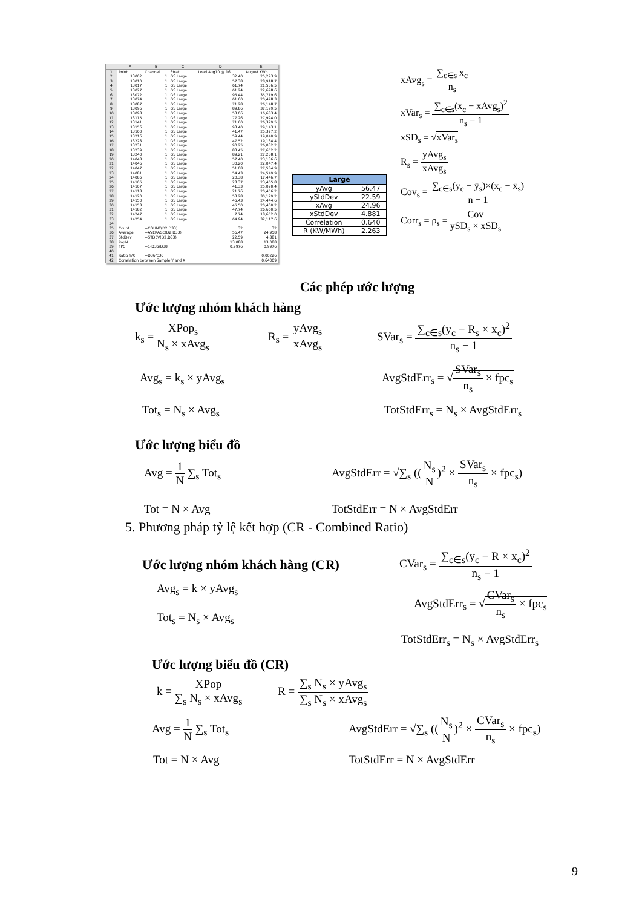| | A | B | C | D | E |
| --- | --- | --- | --- | --- | --- |
| 1 | Point | Channel | Strat | Load Aug10 @ 16 | August KWh |
| 2 | 13002 | 1 | GS Large | 32.40 | 25,293.9 |
| 3 | 13010 | 1 | GS Large | 57.38 | 28,918.7 |
| 4 | 13017 | 1 | GS Large | 61.74 | 21,536.5 |
| 5 | 13027 | 1 | GS Large | 61.24 | 22,698.6 |
| 6 | 13072 | 1 | GS Large | 95.44 | 35,719.6 |
| 7 | 13074 | 1 | GS Large | 61.60 | 20,478.3 |
| 8 | 13087 | 1 | GS Large | 71.28 | 26,148.7 |
| 9 | 13096 | 1 | GS Large | 89.86 | 37,199.5 |
| 10 | 13098 | 1 | GS Large | 53.06 | 16,683.4 |
| 11 | 13115 | 1 | GS Large | 77.26 | 27,924.0 |
| 12 | 13141 | 1 | GS Large | 71.60 | 26,329.5 |
| 13 | 13156 | 1 | GS Large | 93.40 | 29,143.1 |
| 14 | 13160 | 1 | GS Large | 41.47 | 25,377.2 |
| 15 | 13216 | 1 | GS Large | 59.44 | 19,040.9 |
| 16 | 13228 | 1 | GS Large | 47.52 | 19,134.4 |
| 17 | 13231 | 1 | GS Large | 90.25 | 26,032.2 |
| 18 | 13239 | 1 | GS Large | 83.45 | 27,652.2 |
| 19 | 13240 | 1 | GS Large | 89.21 | 27,238.1 |
| 20 | 14043 | 1 | GS Large | 57.40 | 23,136.6 |
| 21 | 14046 | 1 | GS Large | 30.20 | 22,047.4 |
| 22 | 14047 | 1 | GS Large | 51.08 | 27,584.9 |
| 23 | 14081 | 1 | GS Large | 54.43 | 24,549.9 |
| 24 | 14085 | 1 | GS Large | 20.38 | 17,446.7 |
| 25 | 14105 | 1 | GS Large | 28.37 | 23,465.8 |
| 26 | 14107 | 1 | GS Large | 41.33 | 25,020.4 |
| 27 | 14118 | 1 | GS Large | 21.76 | 20,456.2 |
| 28 | 14120 | 1 | GS Large | 53.28 | 30,129.2 |
| 29 | 14150 | 1 | GS Large | 45.43 | 24,444.6 |
| 30 | 14153 | 1 | GS Large | 45.50 | 20,400.2 |
| 31 | 14182 | 1 | GS Large | 47.74 | 26,660.5 |
| 32 | 14247 | 1 | GS Large | 7.74 | 18,652.0 |
| 33 | 14254 | 1 | GS Large | 64.94 | 32,117.6 |
| 34 | | | | | |
| 35 | Count | =COUNT(D2:D33) | | 32 | 32 |
| 36 | Average | =AVERAGE(D2:D33) | | 56.47 | 24,958 |
| 37 | StdDev | =STDEV(D2:D33) | | 22.59 | 4,881 |
| 38 | PopN | | | 13,088 | 13,088 |
| 39 | FPC | =1-D35/D38 | | 0.9976 | 0.9976 |
| 40 | | | | | |
| 41 | Ratio Y/X | =D36/E36 | | | 0.00226 |
| 42 | Correlation between Sample Y and X | | | | 0.64009 |
| Large | |
| --- | --- |
| yAvg | 56.47 |
| yStdDev | 22.59 |
| xAvg | 24.96 |
| xStdDev | 4.881 |
| Correlation | 0.640 |
| R (KW/MWh) | 2.263 |
xAvg<sub>s</sub> = ∑<sub>c∈s</sub> x<sub>c</sub> n<sub>s</sub>
xVar<sub>s</sub> = ∑<sub>c∈s</sub>(x<sub>c</sub> − xAvg<sub>s</sub>)<sup>2</sup> n<sub>s</sub> − 1
xSD<sub>s</sub> = √xVar<sub>s</sub>
R<sub>s</sub> = yAvg<sub>s</sub> xAvg<sub>s</sub>
Cov<sub>s</sub> = ∑<sub>c∈s</sub>(y<sub>c</sub> − ȳ<sub>s</sub>)×(x<sub>c</sub> − x̄<sub>s</sub>) n − 1
Corr<sub>s</sub> = ρ<sub>s</sub> = Cov ySD<sub>s</sub> × xSD<sub>s</sub>
Các phép ước lượng
Ước lượng nhóm khách hàng
k<sub>s</sub> = XPop<sub>s</sub> N<sub>s</sub> × xAvg<sub>s</sub>
R<sub>s</sub> = yAvg<sub>s</sub> xAvg<sub>s</sub>
SVar<sub>s</sub> = ∑<sub>c∈s</sub>(y<sub>c</sub> − R<sub>s</sub> × x<sub>c</sub>)<sup>2</sup> n<sub>s</sub> − 1
Avg<sub>s</sub> = k<sub>s</sub> × yAvg<sub>s</sub> AvgStdErr<sub>s</sub> = √SVar<sub>s</sub> n<sub>s</sub> × fpc<sub>s</sub>
Tot<sub>s</sub> = N<sub>s</sub> × Avg<sub>s</sub> TotStdErr<sub>s</sub> = N<sub>s</sub> × AvgStdErr<sub>s</sub>
Ước lượng biểu đồ
Avg = 1 N ∑<sub>s</sub> Tot<sub>s</sub>
AvgStdErr = √∑<sub>s</sub> ((N<sub>s</sub> N)<sup>2</sup> × SVar<sub>s</sub> n<sub>s</sub> × fpc<sub>s</sub>)
Tot = N × Avg TotStdErr = N × AvgStdErr
5. Phương pháp tỷ lệ kết hợp (CR - Combined Ratio)
Ước lượng nhóm khách hàng (CR)
CVar<sub>s</sub> = ∑<sub>c∈s</sub>(y<sub>c</sub> − R × x<sub>c</sub>)<sup>2</sup> n<sub>s</sub> − 1
Avg<sub>s</sub> = k × yAvg<sub>s</sub>
Tot<sub>s</sub> = N<sub>s</sub> × Avg<sub>s</sub>
AvgStdErr<sub>s</sub> = √CVar<sub>s</sub> n<sub>s</sub> × fpc<sub>s</sub>
TotStdErr<sub>s</sub> = N<sub>s</sub> × AvgStdErr<sub>s</sub>
Ước lượng biểu đồ (CR)
k = XPop ∑<sub>s</sub> N<sub>s</sub> × xAvg<sub>s</sub>
R = ∑<sub>s</sub> N<sub>s</sub> × yAvg<sub>s</sub> ∑<sub>s</sub> N<sub>s</sub> × xAvg<sub>s</sub>
Avg = 1 N ∑<sub>s</sub> Tot<sub>s</sub>
AvgStdErr = √∑<sub>s</sub> ((N<sub>s</sub> N)<sup>2</sup> × CVar<sub>s</sub> n<sub>s</sub> × fpc<sub>s</sub>)
Tot = N × Avg TotStdErr = N × AvgStdErr
9